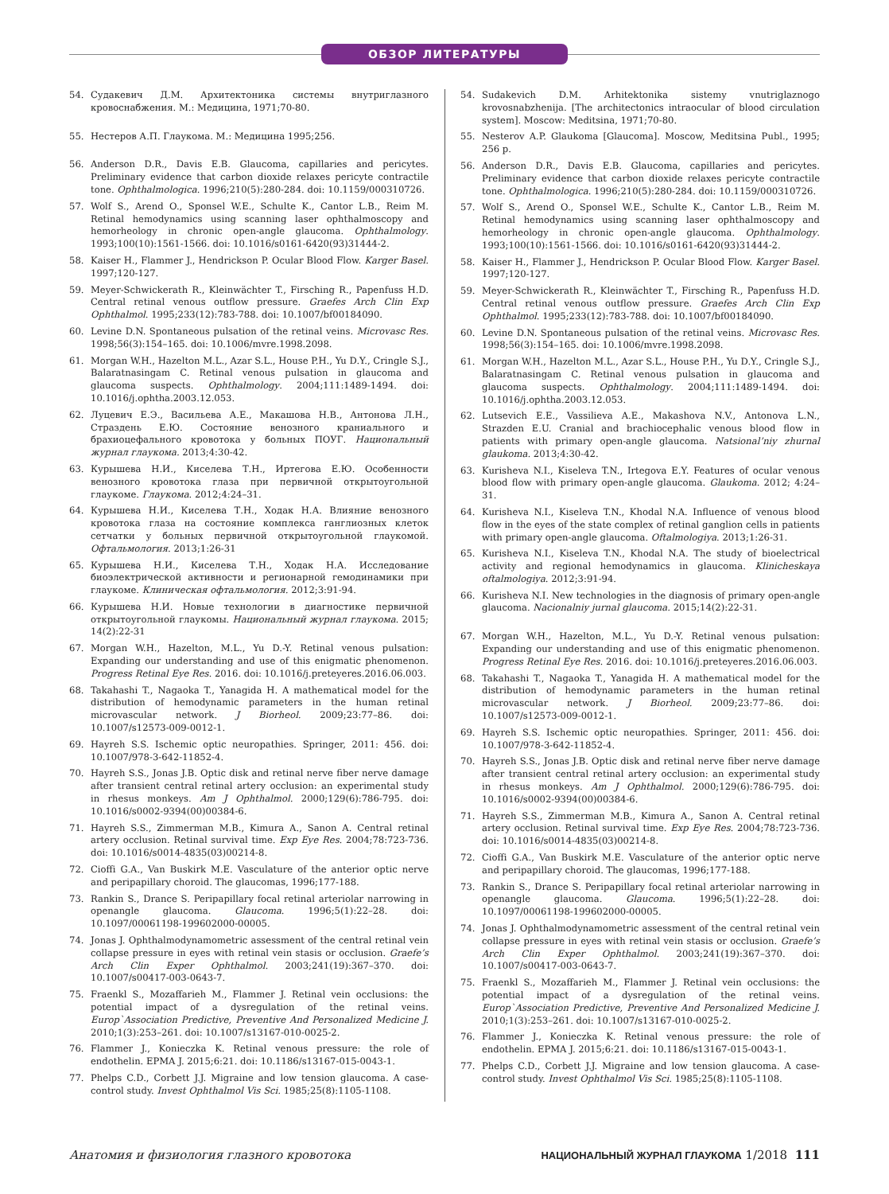ОБЗОР ЛИТЕРАТУРЫ
54. Судакевич Д.М. Архитектоника системы внутриглазного кровоснабжения. М.: Медицина, 1971;70-80.
55. Нестеров А.П. Глаукома. М.: Медицина 1995;256.
56. Anderson D.R., Davis E.B. Glaucoma, capillaries and pericytes. Preliminary evidence that carbon dioxide relaxes pericyte contractile tone. Ophthalmologica. 1996;210(5):280-284. doi: 10.1159/000310726.
57. Wolf S., Arend O., Sponsel W.E., Schulte K., Cantor L.B., Reim M. Retinal hemodynamics using scanning laser ophthalmoscopy and hemorheology in chronic open-angle glaucoma. Ophthalmology. 1993;100(10):1561-1566. doi: 10.1016/s0161-6420(93)31444-2.
58. Kaiser H., Flammer J., Hendrickson P. Ocular Blood Flow. Karger Basel. 1997;120-127.
59. Meyer-Schwickerath R., Kleinwächter T., Firsching R., Papenfuss H.D. Central retinal venous outflow pressure. Graefes Arch Clin Exp Ophthalmol. 1995;233(12):783-788. doi: 10.1007/bf00184090.
60. Levine D.N. Spontaneous pulsation of the retinal veins. Microvasc Res. 1998;56(3):154–165. doi: 10.1006/mvre.1998.2098.
61. Morgan W.H., Hazelton M.L., Azar S.L., House P.H., Yu D.Y., Cringle S.J., Balaratnasingam C. Retinal venous pulsation in glaucoma and glaucoma suspects. Ophthalmology. 2004;111:1489-1494. doi: 10.1016/j.ophtha.2003.12.053.
62. Луцевич Е.Э., Васильева А.Е., Макашова Н.В., Антонова Л.Н., Страздень Е.Ю. Состояние венозного краниального и брахиоцефального кровотока у больных ПОУГ. Национальный журнал глаукома. 2013;4:30-42.
63. Курышева Н.И., Киселева Т.Н., Иртегова Е.Ю. Особенности венозного кровотока глаза при первичной открытоугольной глаукоме. Глаукома. 2012;4:24–31.
64. Курышева Н.И., Киселева Т.Н., Ходак Н.А. Влияние венозного кровотока глаза на состояние комплекса ганглиозных клеток сетчатки у больных первичной открытоугольной глаукомой. Офтальмология. 2013;1:26-31
65. Курышева Н.И., Киселева Т.Н., Ходак Н.А. Исследование биоэлектрической активности и регионарной гемодинамики при глаукоме. Клиническая офтальмология. 2012;3:91-94.
66. Курышева Н.И. Новые технологии в диагностике первичной открытоугольной глаукомы. Национальный журнал глаукома. 2015; 14(2):22-31
67. Morgan W.H., Hazelton, M.L., Yu D.-Y. Retinal venous pulsation: Expanding our understanding and use of this enigmatic phenomenon. Progress Retinal Eye Res. 2016. doi: 10.1016/j.preteyeres.2016.06.003.
68. Takahashi T., Nagaoka T., Yanagida H. A mathematical model for the distribution of hemodynamic parameters in the human retinal microvascular network. J Biorheol. 2009;23:77–86. doi: 10.1007/s12573-009-0012-1.
69. Hayreh S.S. Ischemic optic neuropathies. Springer, 2011: 456. doi: 10.1007/978-3-642-11852-4.
70. Hayreh S.S., Jonas J.B. Optic disk and retinal nerve fiber nerve damage after transient central retinal artery occlusion: an experimental study in rhesus monkeys. Am J Ophthalmol. 2000;129(6):786-795. doi: 10.1016/s0002-9394(00)00384-6.
71. Hayreh S.S., Zimmerman M.B., Kimura A., Sanon A. Central retinal artery occlusion. Retinal survival time. Exp Eye Res. 2004;78:723-736. doi: 10.1016/s0014-4835(03)00214-8.
72. Cioffi G.A., Van Buskirk M.E. Vasculature of the anterior optic nerve and peripapillary choroid. The glaucomas, 1996;177-188.
73. Rankin S., Drance S. Peripapillary focal retinal arteriolar narrowing in openangle glaucoma. Glaucoma. 1996;5(1):22–28. doi: 10.1097/00061198-199602000-00005.
74. Jonas J. Ophthalmodynamometric assessment of the central retinal vein collapse pressure in eyes with retinal vein stasis or occlusion. Graefe’s Arch Clin Exper Ophthalmol. 2003;241(19):367–370. doi: 10.1007/s00417-003-0643-7.
75. Fraenkl S., Mozaffarieh M., Flammer J. Retinal vein occlusions: the potential impact of a dysregulation of the retinal veins. Europ`Association Predictive, Preventive And Personalized Medicine J. 2010;1(3):253–261. doi: 10.1007/s13167-010-0025-2.
76. Flammer J., Konieczka K. Retinal venous pressure: the role of endothelin. EPMA J. 2015;6:21. doi: 10.1186/s13167-015-0043-1.
77. Phelps C.D., Corbett J.J. Migraine and low tension glaucoma. A case-control study. Invest Ophthalmol Vis Sci. 1985;25(8):1105-1108.
54. Sudakevich D.M. Arhitektonika sistemy vnutriglaznogo krovosnabzhenija. [The architectonics intraocular of blood circulation system]. Moscow: Meditsina, 1971;70-80.
55. Nesterov A.P. Glaukoma [Glaucoma]. Moscow, Meditsina Publ., 1995; 256 p.
56. Anderson D.R., Davis E.B. Glaucoma, capillaries and pericytes. Preliminary evidence that carbon dioxide relaxes pericyte contractile tone. Ophthalmologica. 1996;210(5):280-284. doi: 10.1159/000310726.
57. Wolf S., Arend O., Sponsel W.E., Schulte K., Cantor L.B., Reim M. Retinal hemodynamics using scanning laser ophthalmoscopy and hemorheology in chronic open-angle glaucoma. Ophthalmology. 1993;100(10):1561-1566. doi: 10.1016/s0161-6420(93)31444-2.
58. Kaiser H., Flammer J., Hendrickson P. Ocular Blood Flow. Karger Basel. 1997;120-127.
59. Meyer-Schwickerath R., Kleinwächter T., Firsching R., Papenfuss H.D. Central retinal venous outflow pressure. Graefes Arch Clin Exp Ophthalmol. 1995;233(12):783-788. doi: 10.1007/bf00184090.
60. Levine D.N. Spontaneous pulsation of the retinal veins. Microvasc Res. 1998;56(3):154–165. doi: 10.1006/mvre.1998.2098.
61. Morgan W.H., Hazelton M.L., Azar S.L., House P.H., Yu D.Y., Cringle S.J., Balaratnasingam C. Retinal venous pulsation in glaucoma and glaucoma suspects. Ophthalmology. 2004;111:1489-1494. doi: 10.1016/j.ophtha.2003.12.053.
62. Lutsevich E.E., Vassilieva A.E., Makashova N.V., Antonova L.N., Strazden E.U. Cranial and brachiocephalic venous blood flow in patients with primary open-angle glaucoma. Natsional’niy zhurnal glaukoma. 2013;4:30-42.
63. Kurisheva N.I., Kiseleva T.N., Irtegova E.Y. Features of ocular venous blood flow with primary open-angle glaucoma. Glaukoma. 2012; 4:24–31.
64. Kurisheva N.I., Kiseleva T.N., Khodal N.A. Influence of venous blood flow in the eyes of the state complex of retinal ganglion cells in patients with primary open-angle glaucoma. Oftalmologiya. 2013;1:26-31.
65. Kurisheva N.I., Kiseleva T.N., Khodal N.A. The study of bioelectrical activity and regional hemodynamics in glaucoma. Klinicheskaya oftalmologiya. 2012;3:91-94.
66. Kurisheva N.I. New technologies in the diagnosis of primary open-angle glaucoma. Nacionalniy jurnal glaucoma. 2015;14(2):22-31.
67. Morgan W.H., Hazelton, M.L., Yu D.-Y. Retinal venous pulsation: Expanding our understanding and use of this enigmatic phenomenon. Progress Retinal Eye Res. 2016. doi: 10.1016/j.preteyeres.2016.06.003.
68. Takahashi T., Nagaoka T., Yanagida H. A mathematical model for the distribution of hemodynamic parameters in the human retinal microvascular network. J Biorheol. 2009;23:77–86. doi: 10.1007/s12573-009-0012-1.
69. Hayreh S.S. Ischemic optic neuropathies. Springer, 2011: 456. doi: 10.1007/978-3-642-11852-4.
70. Hayreh S.S., Jonas J.B. Optic disk and retinal nerve fiber nerve damage after transient central retinal artery occlusion: an experimental study in rhesus monkeys. Am J Ophthalmol. 2000;129(6):786-795. doi: 10.1016/s0002-9394(00)00384-6.
71. Hayreh S.S., Zimmerman M.B., Kimura A., Sanon A. Central retinal artery occlusion. Retinal survival time. Exp Eye Res. 2004;78:723-736. doi: 10.1016/s0014-4835(03)00214-8.
72. Cioffi G.A., Van Buskirk M.E. Vasculature of the anterior optic nerve and peripapillary choroid. The glaucomas, 1996;177-188.
73. Rankin S., Drance S. Peripapillary focal retinal arteriolar narrowing in openangle glaucoma. Glaucoma. 1996;5(1):22–28. doi: 10.1097/00061198-199602000-00005.
74. Jonas J. Ophthalmodynamometric assessment of the central retinal vein collapse pressure in eyes with retinal vein stasis or occlusion. Graefe’s Arch Clin Exper Ophthalmol. 2003;241(19):367–370. doi: 10.1007/s00417-003-0643-7.
75. Fraenkl S., Mozaffarieh M., Flammer J. Retinal vein occlusions: the potential impact of a dysregulation of the retinal veins. Europ`Association Predictive, Preventive And Personalized Medicine J. 2010;1(3):253–261. doi: 10.1007/s13167-010-0025-2.
76. Flammer J., Konieczka K. Retinal venous pressure: the role of endothelin. EPMA J. 2015;6:21. doi: 10.1186/s13167-015-0043-1.
77. Phelps C.D., Corbett J.J. Migraine and low tension glaucoma. A case-control study. Invest Ophthalmol Vis Sci. 1985;25(8):1105-1108.
Анатомия и физиология глазного кровотока
НАЦИОНАЛЬНЫЙ ЖУРНАЛ ГЛАУКОМА 1/2018 111